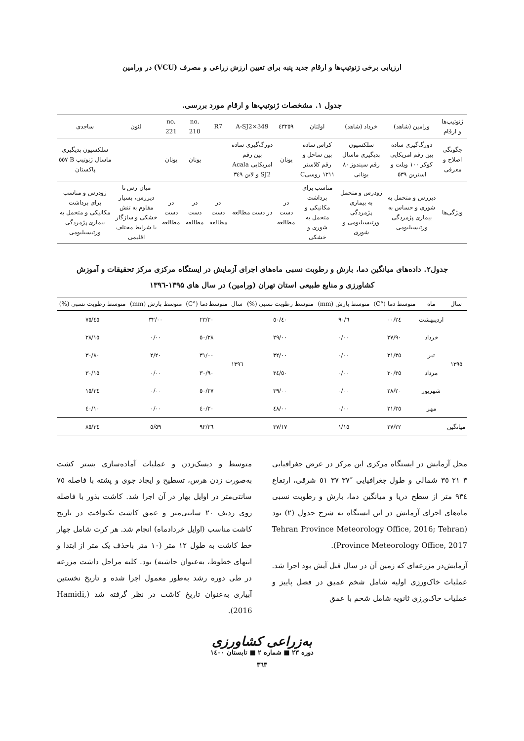ارزیابی برخی ژنوتیپ‌ها و ارقام جدید پنبه برای تعیین ارزش زراعی و مصرف (VCU) در ورامین
جدول ۱. مشخصات ژنوتیپ‌ها و ارقام مورد بررسی.
| ژنوتیپ‌ها و ارقام | ورامین (شاهد) | خرداد (شاهد) | اولتان | ٤٣٢٥٩ | A-SJ2×349 | R7 | no. 210 | no. 221 | لئون | ساجدی |
| --- | --- | --- | --- | --- | --- | --- | --- | --- | --- | --- |
| چگونگی اصلاح و معرفی | دورگ‌گیری ساده بین رقم امریکایی کوکر ۱۰۰ ویلت و استرین ٥٣٩ | سلکسیون پدیگیری ماسال رقم سیندوز ۸۰ یونانی | کراس ساده بین ساحل و رقم کلاستر ۱۲۱۱ روسیC | یونان | دورگ‌گیری ساده بین رقم امریکایی Acala SJ2 و لاین ٣٤٩ | | یونان | یونان | | سلکسیون پدیگیری ماسال ژنوتیپ B ٥٥٧ پاکستان |
| ویژگی‌ها | دیررس و متحمل به شوری و حساس به بیماری پژمردگی ورتیسیلیومی | زودرس و متحمل به بیماری پژمردگی ورتیسیلیومی و شوری | مناسب برای برداشت مکانیکی و متحمل به شوری و خشکی | در دست مطالعه | در دست مطالعه | در دست مطالعه | در دست مطالعه | در دست مطالعه | میان رس تا دیررس، بسیار مقاوم به تنش خشکی و سازگار با شرایط مختلف اقلیمی | زودرس و مناسب برای برداشت مکانیکی و متحمل به بیماری پژمردگی ورتیسیلیومی |
جدول۲. داده‌های میانگین دما، بارش و رطوبت نسبی ماه‌های اجرای آزمایش در ایستگاه مرکزی مرکز تحقیقات و آموزش
کشاورزی و منابع طبیعی استان تهران (ورامین) در سال های ۱۳۹۵-۱۳۹٦
| سال | ماه | متوسط دما (°C) | متوسط بارش (mm) | متوسط رطوبت نسبی (%) | سال | متوسط دما (°C) | متوسط بارش (mm) | متوسط رطوبت نسبی (%) |
| --- | --- | --- | --- | --- | --- | --- | --- | --- |
| ۱۳۹٥ | اردیبهشت | ۲٤/۰۰ | ٦/۹۰ | ٤۰/٥۰ | ۱۳۹٦ | ۲۳/۲۰ | ۳۲/۰۰ | ٤٥/۷٥ |
| | خرداد | ۲۷/۹۰ | ۰/۰۰ | ۲۹/۰۰ | | ۲۸/٥۰ | ۰/۰۰ | ۲۸/۱٥ |
| | تیر | ۳۱/۳٥ | ۰/۰۰ | ۳۲/۰۰ | | ۳۱/۰۰ | ۲/۲۰ | ۳۰/۸۰ |
| | مرداد | ۳۰/۳٥ | ۰/۰۰ | ۳٤/٥۰ | | ۳۰/۹۰ | ۰/۰۰ | ۳۰/۱٥ |
| | شهریور | ۲۸/۲۰ | ۰/۰۰ | ۳۹/۰۰ | | ۲۷/٥۰ | ۰/۰۰ | ۳٤/۱٥ |
| | مهر | ۲۱/۳٥ | ۰/۰۰ | ٤۸/۰۰ | | ۲۰/٤۰ | ۰/۰۰ | ٤۰/۱۰ |
| میانگین | | ۲۷/۲۲ | ۱/۱٥ | ۳۷/۱۷ | | ۲٦/۹۲ | ٥/٥۹ | ۳٤/۸٥ |
محل آزمایش در ایستگاه مرکزی این مرکز در عرض جغرافیایی ۳ ۲۱ ۳٥ شمالی و طول جغرافیایی ″۳۷ ۳۷ ٥۱ شرقی، ارتفاع ۹۳٤ متر از سطح دریا و میانگین دما، بارش و رطوبت نسبی ماه‌های اجرای آزمایش در این ایستگاه به شرح جدول (۲) بود (Tehran Province Meteorology Office, 2016; Tehran Province Meteorology Office, 2017).
آزمایش‌در مزرعه‌ای که زمین آن در سال قبل آیش بود اجرا شد. عملیات خاک‌ورزی اولیه شامل شخم عمیق در فصل پاییز و عملیات خاک‌ورزی ثانویه شامل شخم با عمق
متوسط و دیسک‌زدن و عملیات آماده‌سازی بستر کشت به‌صورت زدن هرس، تسطیح و ایجاد جوی و پشته با فاصله ۷٥ سانتی‌متر در اوایل بهار در آن اجرا شد. کاشت بذور با فاصله روی ردیف ۲۰ سانتی‌متر و عمق کاشت یکنواخت در تاریخ کاشت مناسب (اوایل خردادماه) انجام شد. هر کرت شامل چهار خط کاشت به طول ۱۲ متر (۱۰ متر باحذف یک متر از ابتدا و انتهای خطوط، به‌عنوان حاشیه) بود. کلیه مراحل داشت مزرعه در طی دوره رشد به‌طور معمول اجرا شده و تاریخ نخستین آبیاری به‌عنوان تاریخ کاشت در نظر گرفته شد (Hamidi, 2016).
به‌زراعی کشاورزی
دوره ۲۳ ■ شماره ۲ ■ تابستان ۱٤۰۰
۳٦۳